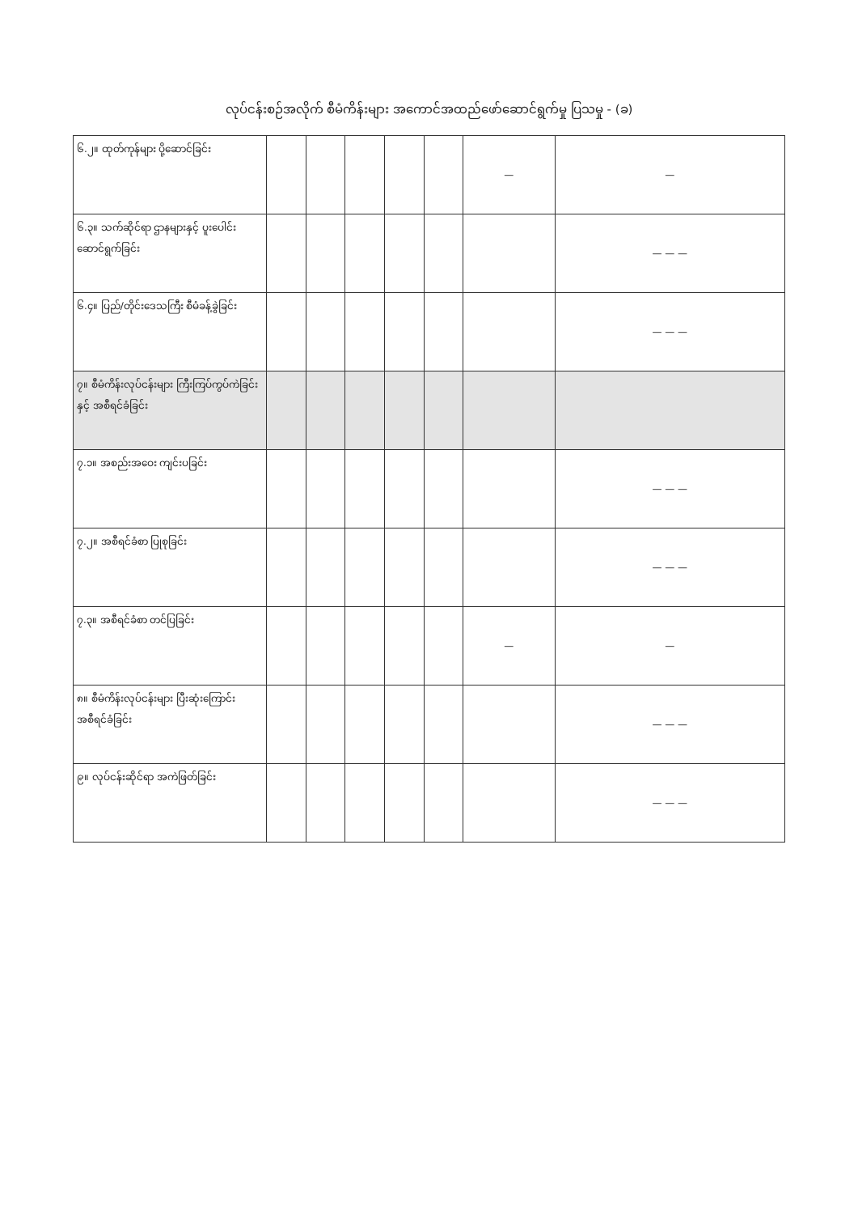လုပ်ငန်းစဉ်အလိုက် စီမံကိန်းများ အကောင်အထည်ဖော်ဆောင်ရွက်မှု ပြသမှု - (ခ)
| ၆.၂။ ထုတ်ကုန်များ ပို့ဆောင်ခြင်း | | | | | | — | — |
| ၆.၃။ သက်ဆိုင်ရာ ဌာနများနှင့် ပူးပေါင်းဆောင်ရွက်ခြင်း | | | | | | | — — — |
| ၆.၄။ ပြည်/တိုင်းဒေသကြီး စီမံခန့်ခွဲခြင်း | | | | | | | — — — |
| ၇။ စီမံကိန်းလုပ်ငန်းများ ကြီးကြပ်ကွပ်ကဲခြင်းနှင့် အစီရင်ခံခြင်း | | | | | | | |
| ၇.၁။ အစည်းအဝေး ကျင်းပခြင်း | | | | | | | — — — |
| ၇.၂။ အစီရင်ခံစာ ပြုစုခြင်း | | | | | | | — — — |
| ၇.၃။ အစီရင်ခံစာ တင်ပြခြင်း | | | | | | — | — |
| ၈။ စီမံကိန်းလုပ်ငန်းများ ပြီးဆုံးကြောင်း အစီရင်ခံခြင်း | | | | | | | — — — |
| ၉။ လုပ်ငန်းဆိုင်ရာ အကဲဖြတ်ခြင်း | | | | | | | — — — |